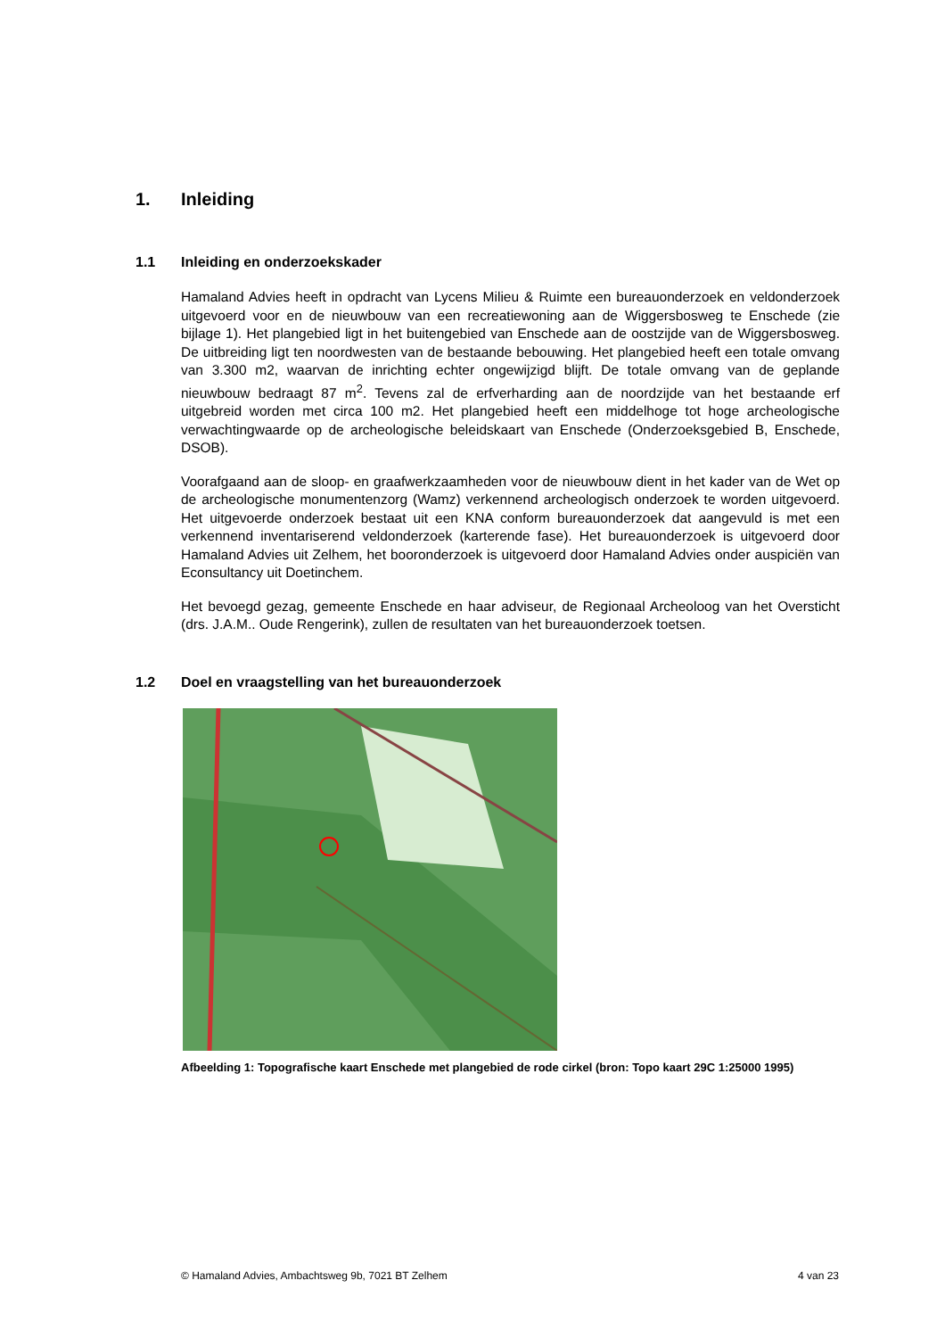1. Inleiding
1.1 Inleiding en onderzoekskader
Hamaland Advies heeft in opdracht van Lycens Milieu & Ruimte een bureauonderzoek en veldonderzoek uitgevoerd voor en de nieuwbouw van een recreatiewoning aan de Wiggersbosweg te Enschede (zie bijlage 1). Het plangebied ligt in het buitengebied van Enschede aan de oostzijde van de Wiggersbosweg. De uitbreiding ligt ten noordwesten van de bestaande bebouwing. Het plangebied heeft een totale omvang van 3.300 m2, waarvan de inrichting echter ongewijzigd blijft. De totale omvang van de geplande nieuwbouw bedraagt 87 m<sup>2</sup>. Tevens zal de erfverharding aan de noordzijde van het bestaande erf uitgebreid worden met circa 100 m2. Het plangebied heeft een middelhoge tot hoge archeologische verwachtingwaarde op de archeologische beleidskaart van Enschede (Onderzoeksgebied B, Enschede, DSOB).
Voorafgaand aan de sloop- en graafwerkzaamheden voor de nieuwbouw dient in het kader van de Wet op de archeologische monumentenzorg (Wamz) verkennend archeologisch onderzoek te worden uitgevoerd. Het uitgevoerde onderzoek bestaat uit een KNA conform bureauonderzoek dat aangevuld is met een verkennend inventariserend veldonderzoek (karterende fase). Het bureauonderzoek is uitgevoerd door Hamaland Advies uit Zelhem, het booronderzoek is uitgevoerd door Hamaland Advies onder auspiciën van Econsultancy uit Doetinchem.
Het bevoegd gezag, gemeente Enschede en haar adviseur, de Regionaal Archeoloog van het Oversticht (drs. J.A.M.. Oude Rengerink), zullen de resultaten van het bureauonderzoek toetsen.
1.2 Doel en vraagstelling van het bureauonderzoek
Afbeelding 1: Topografische kaart Enschede met plangebied de rode cirkel (bron: Topo kaart 29C 1:25000 1995)
© Hamaland Advies, Ambachtsweg 9b, 7021 BT Zelhem 4 van 23